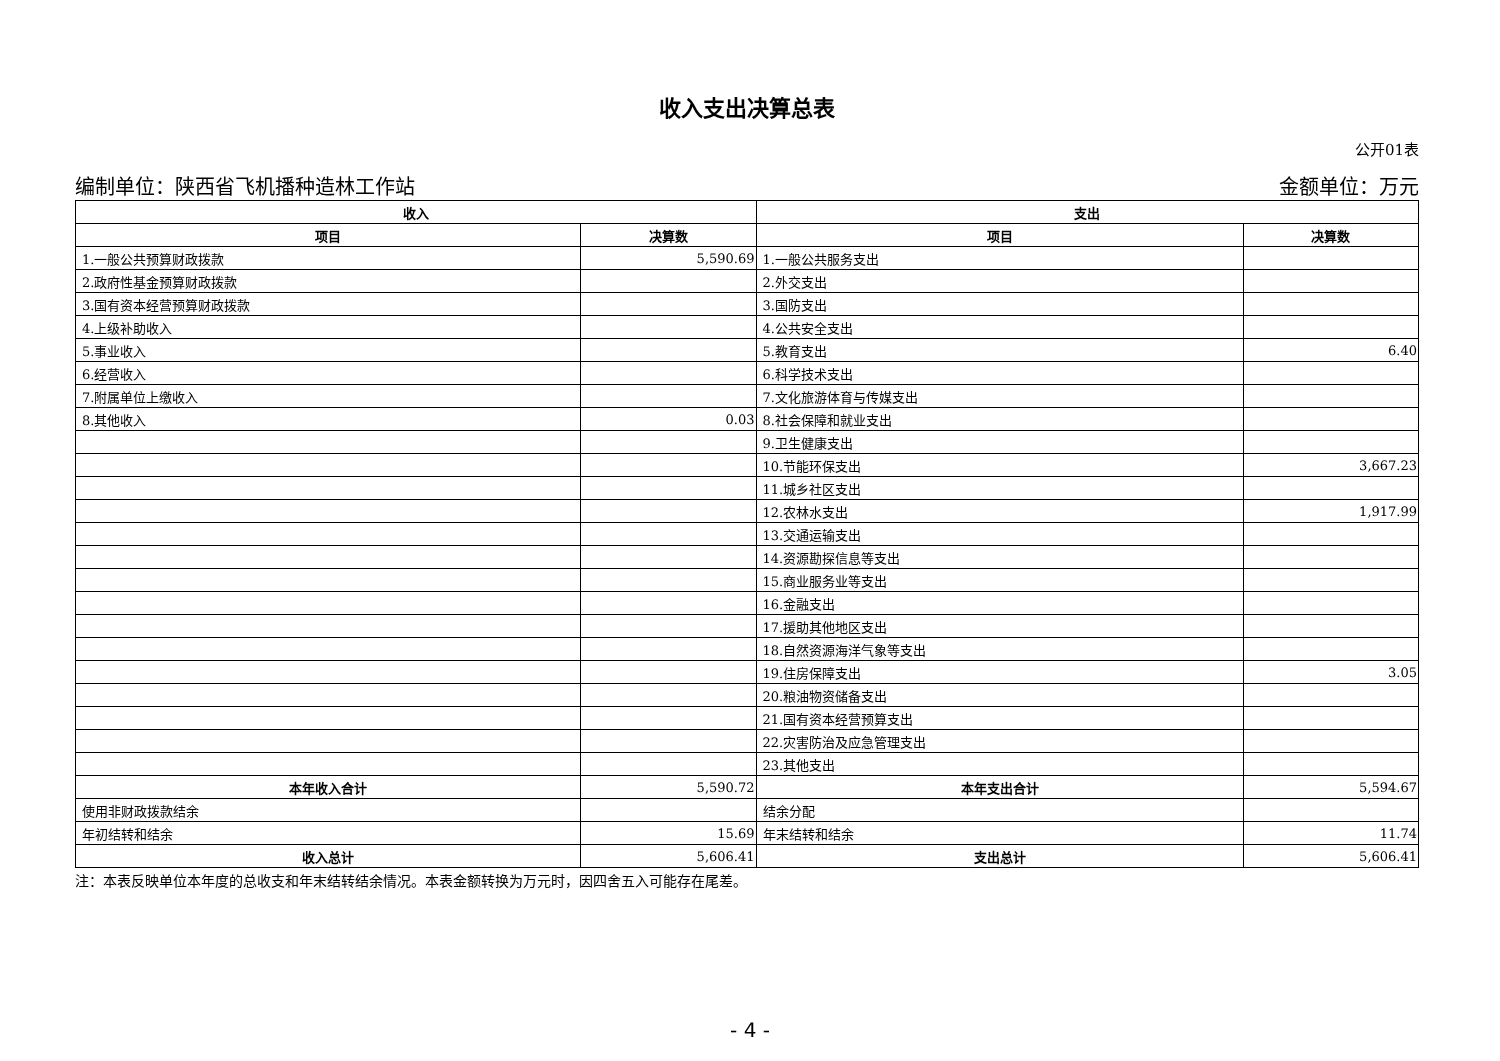收入支出决算总表
公开01表
编制单位：陕西省飞机播种造林工作站 金额单位：万元
| 收入 | | 支出 | |
| --- | --- | --- | --- |
| 项目 | 决算数 | 项目 | 决算数 |
| 1.一般公共预算财政拨款 | 5,590.69 | 1.一般公共服务支出 | |
| 2.政府性基金预算财政拨款 | | 2.外交支出 | |
| 3.国有资本经营预算财政拨款 | | 3.国防支出 | |
| 4.上级补助收入 | | 4.公共安全支出 | |
| 5.事业收入 | | 5.教育支出 | 6.40 |
| 6.经营收入 | | 6.科学技术支出 | |
| 7.附属单位上缴收入 | | 7.文化旅游体育与传媒支出 | |
| 8.其他收入 | 0.03 | 8.社会保障和就业支出 | |
| | | 9.卫生健康支出 | |
| | | 10.节能环保支出 | 3,667.23 |
| | | 11.城乡社区支出 | |
| | | 12.农林水支出 | 1,917.99 |
| | | 13.交通运输支出 | |
| | | 14.资源勘探信息等支出 | |
| | | 15.商业服务业等支出 | |
| | | 16.金融支出 | |
| | | 17.援助其他地区支出 | |
| | | 18.自然资源海洋气象等支出 | |
| | | 19.住房保障支出 | 3.05 |
| | | 20.粮油物资储备支出 | |
| | | 21.国有资本经营预算支出 | |
| | | 22.灾害防治及应急管理支出 | |
| | | 23.其他支出 | |
| 本年收入合计 | 5,590.72 | 本年支出合计 | 5,594.67 |
| 使用非财政拨款结余 | | 结余分配 | |
| 年初结转和结余 | 15.69 | 年末结转和结余 | 11.74 |
| 收入总计 | 5,606.41 | 支出总计 | 5,606.41 |
注：本表反映单位本年度的总收支和年末结转结余情况。本表金额转换为万元时，因四舍五入可能存在尾差。
- 4 -